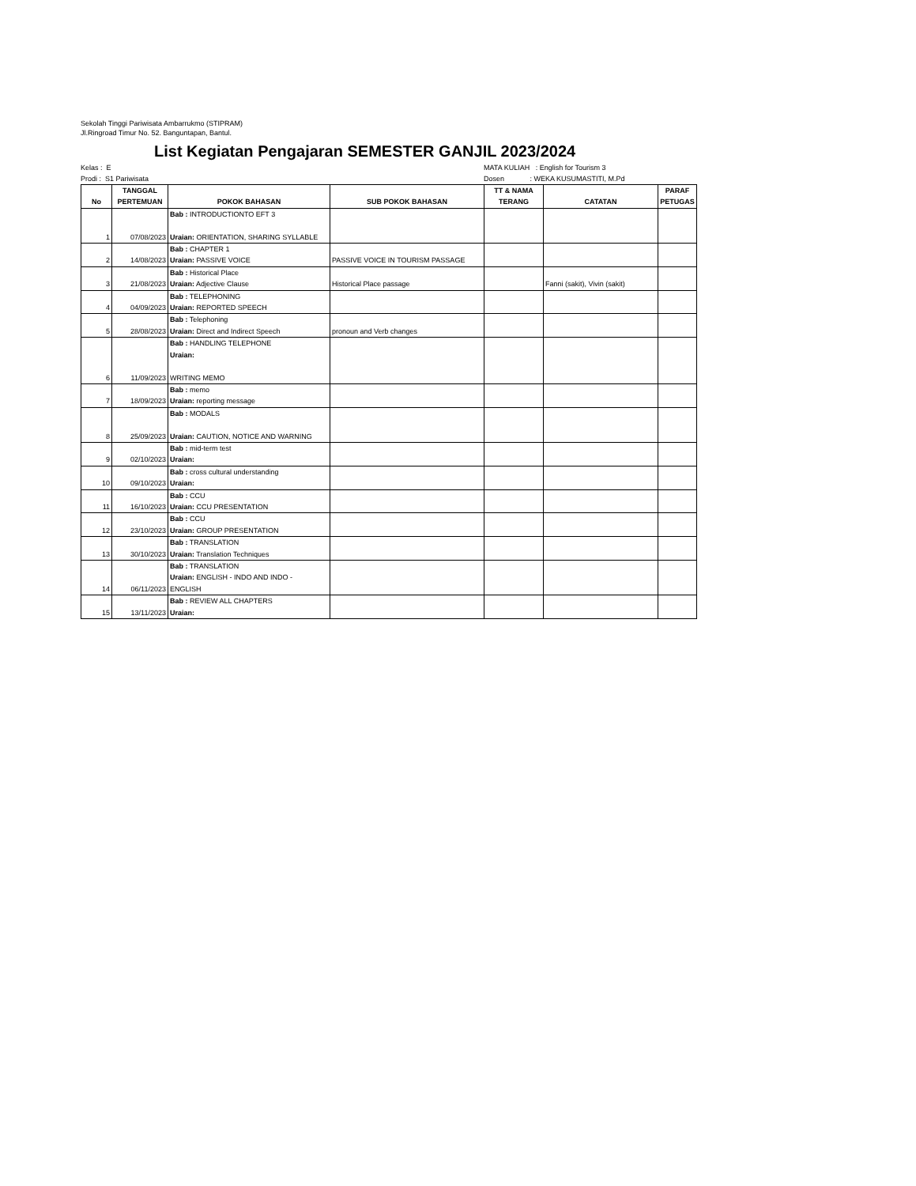Sekolah Tinggi Pariwisata Ambarrukmo (STIPRAM)
Jl.Ringroad Timur No. 52. Banguntapan, Bantul.
List Kegiatan Pengajaran SEMESTER GANJIL 2023/2024
Kelas : E MATA KULIAH : English for Tourism 3
Prodi : S1 Pariwisata Dosen : WEKA KUSUMASTITI, M.Pd
| No | TANGGAL PERTEMUAN | POKOK BAHASAN | SUB POKOK BAHASAN | TT & NAMA TERANG | CATATAN | PARAF PETUGAS |
| --- | --- | --- | --- | --- | --- | --- |
| 1 | 07/08/2023 | Bab : INTRODUCTIONTO EFT 3 Uraian: ORIENTATION, SHARING SYLLABLE | | | | |
| 2 | 14/08/2023 | Bab : CHAPTER 1 Uraian: PASSIVE VOICE | PASSIVE VOICE IN TOURISM PASSAGE | | | |
| 3 | 21/08/2023 | Bab : Historical Place Uraian: Adjective Clause | Historical Place passage | | Fanni (sakit), Vivin (sakit) | |
| 4 | 04/09/2023 | Bab : TELEPHONING Uraian: REPORTED SPEECH | | | | |
| 5 | 28/08/2023 | Bab : Telephoning Uraian: Direct and Indirect Speech | pronoun and Verb changes | | | |
| 6 | 11/09/2023 | Bab : HANDLING TELEPHONE Uraian: WRITING MEMO | | | | |
| 7 | 18/09/2023 | Bab : memo Uraian: reporting message | | | | |
| 8 | 25/09/2023 | Bab : MODALS Uraian: CAUTION, NOTICE AND WARNING | | | | |
| 9 | 02/10/2023 | Bab : mid-term test Uraian: | | | | |
| 10 | 09/10/2023 | Bab : cross cultural understanding Uraian: | | | | |
| 11 | 16/10/2023 | Bab : CCU Uraian: CCU PRESENTATION | | | | |
| 12 | 23/10/2023 | Bab : CCU Uraian: GROUP PRESENTATION | | | | |
| 13 | 30/10/2023 | Bab : TRANSLATION Uraian: Translation Techniques | | | | |
| 14 | 06/11/2023 | Bab : TRANSLATION Uraian: ENGLISH - INDO AND INDO - ENGLISH | | | | |
| 15 | 13/11/2023 | Bab : REVIEW ALL CHAPTERS Uraian: | | | | |